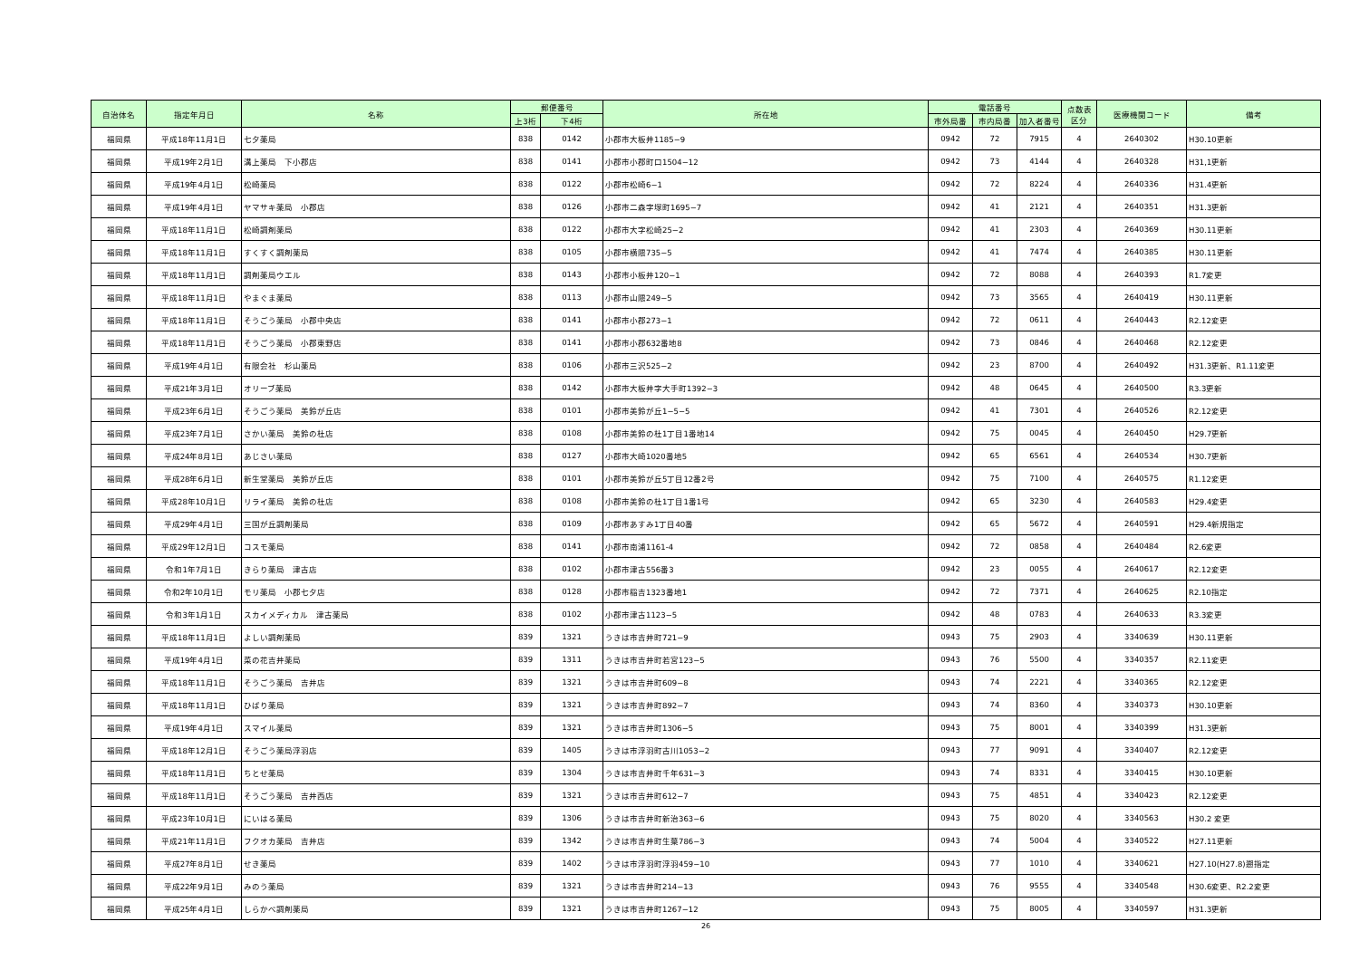| 自治体名 | 指定年月日 | 名称 | 郵便番号 | | 所在地 | 電話番号 | | | 点数表 区分 | 医療機関コード | 備考 |
| --- | --- | --- | --- | --- | --- | --- | --- | --- | --- | --- | --- |
| | | | 上3桁 | 下4桁 | | 市外局番 | 市内局番 | 加入者番号 | | | |
| 福岡県 | 平成18年11月1日 | 七夕薬局 | 838 | 0142 | 小郡市大板井1185−9 | 0942 | 72 | 7915 | 4 | 2640302 | H30.10更新 |
| 福岡県 | 平成19年2月1日 | 溝上薬局 下小郡店 | 838 | 0141 | 小郡市小郡町口1504−12 | 0942 | 73 | 4144 | 4 | 2640328 | H31,1更新 |
| 福岡県 | 平成19年4月1日 | 松崎薬局 | 838 | 0122 | 小郡市松崎6−1 | 0942 | 72 | 8224 | 4 | 2640336 | H31.4更新 |
| 福岡県 | 平成19年4月1日 | ヤマサキ薬局 小郡店 | 838 | 0126 | 小郡市二森字塚町1695−7 | 0942 | 41 | 2121 | 4 | 2640351 | H31.3更新 |
| 福岡県 | 平成18年11月1日 | 松崎調剤薬局 | 838 | 0122 | 小郡市大字松崎25−2 | 0942 | 41 | 2303 | 4 | 2640369 | H30.11更新 |
| 福岡県 | 平成18年11月1日 | すくすく調剤薬局 | 838 | 0105 | 小郡市横隈735−5 | 0942 | 41 | 7474 | 4 | 2640385 | H30.11更新 |
| 福岡県 | 平成18年11月1日 | 調剤薬局ウエル | 838 | 0143 | 小郡市小板井120−1 | 0942 | 72 | 8088 | 4 | 2640393 | R1.7変更 |
| 福岡県 | 平成18年11月1日 | やまぐま薬局 | 838 | 0113 | 小郡市山隈249−5 | 0942 | 73 | 3565 | 4 | 2640419 | H30.11更新 |
| 福岡県 | 平成18年11月1日 | そうごう薬局 小郡中央店 | 838 | 0141 | 小郡市小郡273−1 | 0942 | 72 | 0611 | 4 | 2640443 | R2.12変更 |
| 福岡県 | 平成18年11月1日 | そうごう薬局 小郡東野店 | 838 | 0141 | 小郡市小郡632番地8 | 0942 | 73 | 0846 | 4 | 2640468 | R2.12変更 |
| 福岡県 | 平成19年4月1日 | 有限会社 杉山薬局 | 838 | 0106 | 小郡市三沢525−2 | 0942 | 23 | 8700 | 4 | 2640492 | H31.3更新、R1.11変更 |
| 福岡県 | 平成21年3月1日 | オリーブ薬局 | 838 | 0142 | 小郡市大板井字大手町1392−3 | 0942 | 48 | 0645 | 4 | 2640500 | R3.3更新 |
| 福岡県 | 平成23年6月1日 | そうごう薬局 美鈴が丘店 | 838 | 0101 | 小郡市美鈴が丘1−5−5 | 0942 | 41 | 7301 | 4 | 2640526 | R2.12変更 |
| 福岡県 | 平成23年7月1日 | さかい薬局 美鈴の杜店 | 838 | 0108 | 小郡市美鈴の杜1丁目1番地14 | 0942 | 75 | 0045 | 4 | 2640450 | H29.7更新 |
| 福岡県 | 平成24年8月1日 | あじさい薬局 | 838 | 0127 | 小郡市大崎1020番地5 | 0942 | 65 | 6561 | 4 | 2640534 | H30.7更新 |
| 福岡県 | 平成28年6月1日 | 新生堂薬局 美鈴が丘店 | 838 | 0101 | 小郡市美鈴が丘5丁目12番2号 | 0942 | 75 | 7100 | 4 | 2640575 | R1.12変更 |
| 福岡県 | 平成28年10月1日 | リライ薬局 美鈴の杜店 | 838 | 0108 | 小郡市美鈴の杜1丁目1番1号 | 0942 | 65 | 3230 | 4 | 2640583 | H29.4変更 |
| 福岡県 | 平成29年4月1日 | 三国が丘調剤薬局 | 838 | 0109 | 小郡市あすみ1丁目40番 | 0942 | 65 | 5672 | 4 | 2640591 | H29.4新規指定 |
| 福岡県 | 平成29年12月1日 | コスモ薬局 | 838 | 0141 | 小郡市南浦1161-4 | 0942 | 72 | 0858 | 4 | 2640484 | R2.6変更 |
| 福岡県 | 令和1年7月1日 | きらり薬局 津古店 | 838 | 0102 | 小郡市津古556番3 | 0942 | 23 | 0055 | 4 | 2640617 | R2.12変更 |
| 福岡県 | 令和2年10月1日 | モリ薬局 小郡七夕店 | 838 | 0128 | 小郡市稲吉1323番地1 | 0942 | 72 | 7371 | 4 | 2640625 | R2.10指定 |
| 福岡県 | 令和3年1月1日 | スカイメディカル 津古薬局 | 838 | 0102 | 小郡市津古1123−5 | 0942 | 48 | 0783 | 4 | 2640633 | R3.3変更 |
| 福岡県 | 平成18年11月1日 | よしい調剤薬局 | 839 | 1321 | うきは市吉井町721−9 | 0943 | 75 | 2903 | 4 | 3340639 | H30.11更新 |
| 福岡県 | 平成19年4月1日 | 菜の花吉井薬局 | 839 | 1311 | うきは市吉井町若宮123−5 | 0943 | 76 | 5500 | 4 | 3340357 | R2.11変更 |
| 福岡県 | 平成18年11月1日 | そうごう薬局 吉井店 | 839 | 1321 | うきは市吉井町609−8 | 0943 | 74 | 2221 | 4 | 3340365 | R2.12変更 |
| 福岡県 | 平成18年11月1日 | ひばり薬局 | 839 | 1321 | うきは市吉井町892−7 | 0943 | 74 | 8360 | 4 | 3340373 | H30.10更新 |
| 福岡県 | 平成19年4月1日 | スマイル薬局 | 839 | 1321 | うきは市吉井町1306−5 | 0943 | 75 | 8001 | 4 | 3340399 | H31.3更新 |
| 福岡県 | 平成18年12月1日 | そうごう薬局浮羽店 | 839 | 1405 | うきは市浮羽町古川1053−2 | 0943 | 77 | 9091 | 4 | 3340407 | R2.12変更 |
| 福岡県 | 平成18年11月1日 | ちとせ薬局 | 839 | 1304 | うきは市吉井町千年631−3 | 0943 | 74 | 8331 | 4 | 3340415 | H30.10更新 |
| 福岡県 | 平成18年11月1日 | そうごう薬局 吉井西店 | 839 | 1321 | うきは市吉井町612−7 | 0943 | 75 | 4851 | 4 | 3340423 | R2.12変更 |
| 福岡県 | 平成23年10月1日 | にいはる薬局 | 839 | 1306 | うきは市吉井町新治363−6 | 0943 | 75 | 8020 | 4 | 3340563 | H30.2 変更 |
| 福岡県 | 平成21年11月1日 | フクオカ薬局 吉井店 | 839 | 1342 | うきは市吉井町生葉786−3 | 0943 | 74 | 5004 | 4 | 3340522 | H27.11更新 |
| 福岡県 | 平成27年8月1日 | せき薬局 | 839 | 1402 | うきは市浮羽町浮羽459−10 | 0943 | 77 | 1010 | 4 | 3340621 | H27.10(H27.8)遡指定 |
| 福岡県 | 平成22年9月1日 | みのう薬局 | 839 | 1321 | うきは市吉井町214−13 | 0943 | 76 | 9555 | 4 | 3340548 | H30.6変更、R2.2変更 |
| 福岡県 | 平成25年4月1日 | しらかべ調剤薬局 | 839 | 1321 | うきは市吉井町1267−12 | 0943 | 75 | 8005 | 4 | 3340597 | H31.3更新 |
26